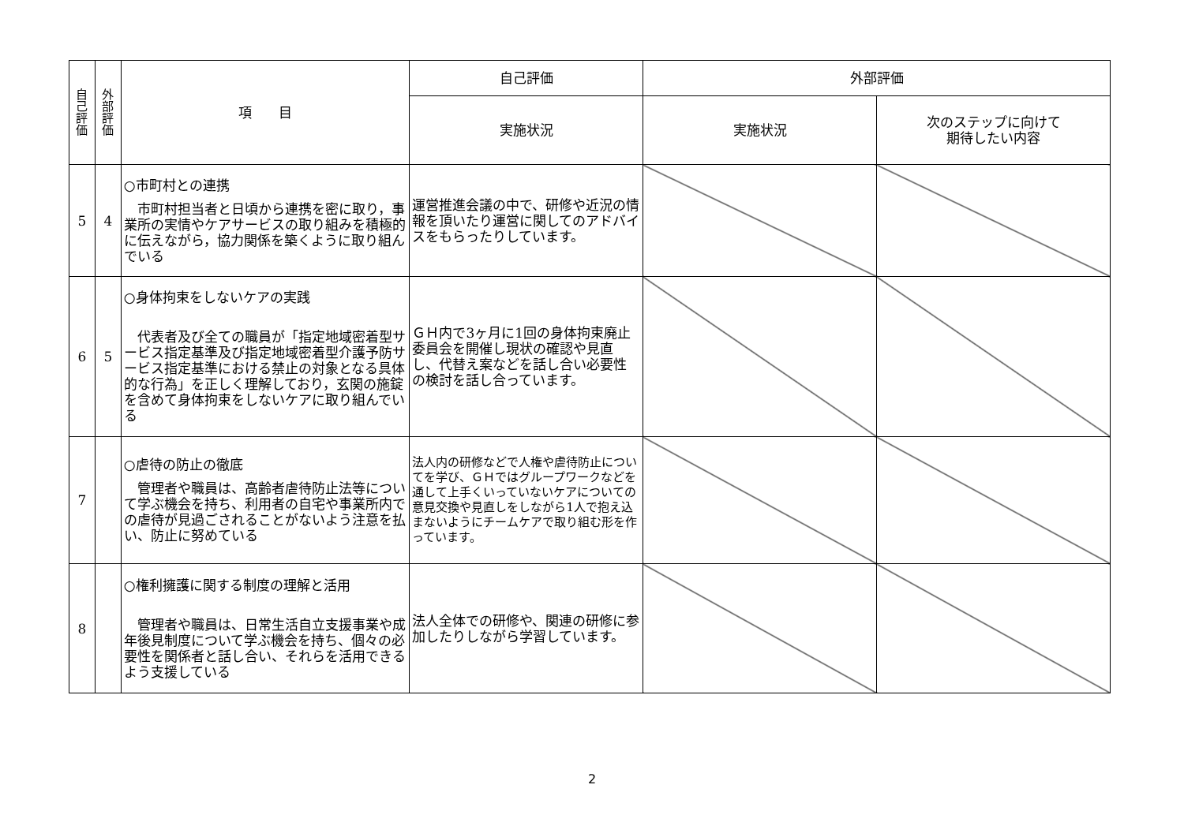| 自 己 評 価 | 外 部 評 価 | 項 目 | 自己評価 | 外部評価 | |
| --- | --- | --- | --- | --- | --- |
| | | | 実施状況 | 実施状況 | 次のステップに向けて 期待したい内容 |
| 5 | 4 | ○市町村との連携 市町村担当者と日頃から連携を密に取り，事業所の実情やケアサービスの取り組みを積極的に伝えながら，協力関係を築くように取り組んでいる | 運営推進会議の中で、研修や近況の情報を頂いたり運営に関してのアドバイスをもらったりしています。 | | |
| 6 | 5 | ○身体拘束をしないケアの実践 代表者及び全ての職員が「指定地域密着型サービス指定基準及び指定地域密着型介護予防サービス指定基準における禁止の対象となる具体的な行為」を正しく理解しており，玄関の施錠を含めて身体拘束をしないケアに取り組んでいる | ＧＨ内で3ヶ月に1回の身体拘束廃止委員会を開催し現状の確認や見直し、代替え案などを話し合い必要性の検討を話し合っています。 | | |
| 7 | | ○虐待の防止の徹底 管理者や職員は、高齢者虐待防止法等について学ぶ機会を持ち、利用者の自宅や事業所内での虐待が見過ごされることがないよう注意を払い、防止に努めている | 法人内の研修などで人権や虐待防止についてを学び、ＧＨではグループワークなどを通して上手くいっていないケアについての意見交換や見直しをしながら1人で抱え込まないようにチームケアで取り組む形を作っています。 | | |
| 8 | | ○権利擁護に関する制度の理解と活用 管理者や職員は、日常生活自立支援事業や成年後見制度について学ぶ機会を持ち、個々の必要性を関係者と話し合い、それらを活用できるよう支援している | 法人全体での研修や、関連の研修に参加したりしながら学習しています。 | | |
2